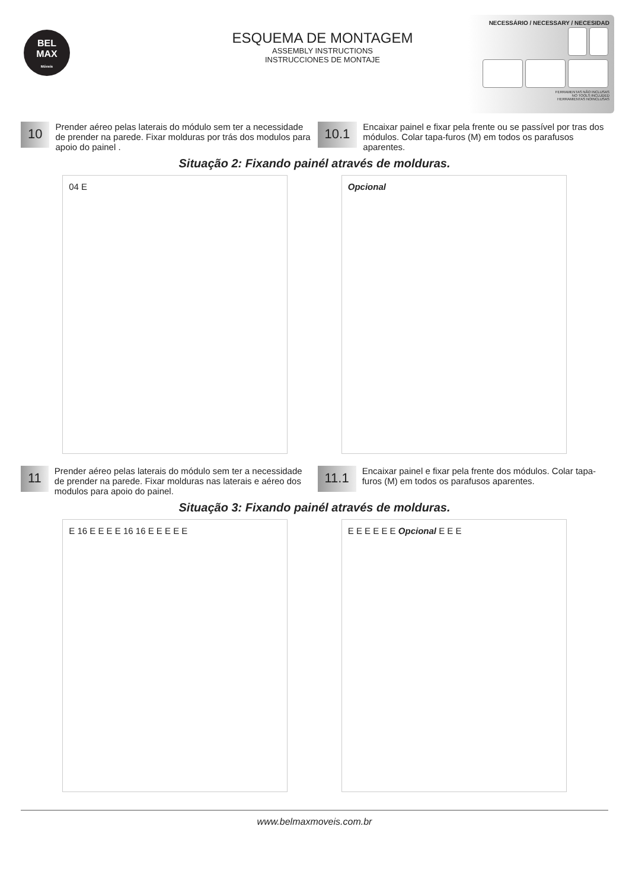BEL
MAX
Móveis
ESQUEMA DE MONTAGEM
ASSEMBLY INSTRUCTIONS
INSTRUCCIONES DE MONTAJE
NECESSÁRIO / NECESSARY / NECESIDAD
FERRAMENTAS NÃO INCLUSAS
NO TOOLS INCLUDED
HERRAMIENTAS NOINCLUSAS
10
Prender aéreo pelas laterais do módulo sem ter a necessidade de prender na parede. Fixar molduras por trás dos modulos para apoio do painel .
10.1
Encaixar painel e fixar pela frente ou se passível por tras dos módulos. Colar tapa-furos (M) em todos os parafusos aparentes.
Situação 2: Fixando painél através de molduras.
04 E Opcional
11
Prender aéreo pelas laterais do módulo sem ter a necessidade de prender na parede. Fixar molduras nas laterais e aéreo dos modulos para apoio do painel.
11.1
Encaixar painel e fixar pela frente dos módulos. Colar tapa-furos (M) em todos os parafusos aparentes.
Situação 3: Fixando painél através de molduras.
E 16 E E E E 16 16 E E E E E E E E E E E Opcional E E E
www.belmaxmoveis.com.br